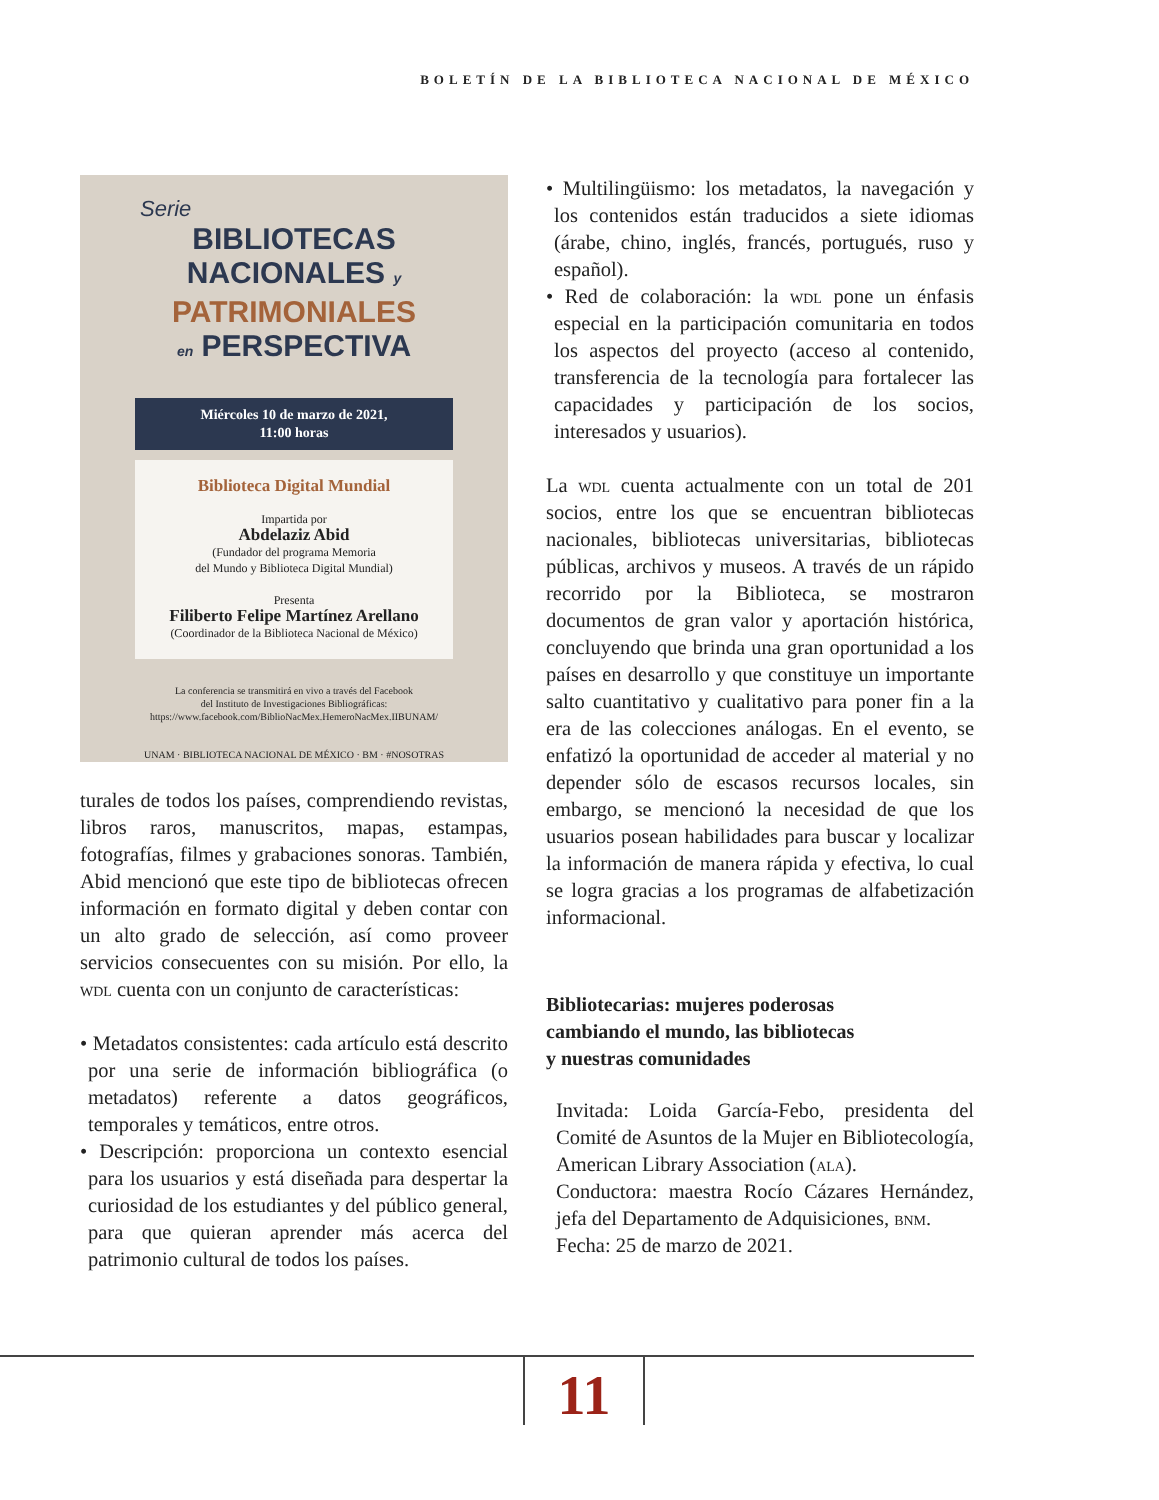BOLETÍN DE LA BIBLIOTECA NACIONAL DE MÉXICO
Serie
BIBLIOTECAS
NACIONALES y
PATRIMONIALES
en PERSPECTIVA
Miércoles 10 de marzo de 2021,
11:00 horas
Biblioteca Digital Mundial
Impartida por
Abdelaziz Abid
(Fundador del programa Memoria
del Mundo y Biblioteca Digital Mundial)
Presenta
Filiberto Felipe Martínez Arellano
(Coordinador de la Biblioteca Nacional de México)
La conferencia se transmitirá en vivo a través del Facebook
del Instituto de Investigaciones Bibliográficas:
https://www.facebook.com/BiblioNacMex.HemeroNacMex.IIBUNAM/
UNAM · BIBLIOTECA NACIONAL DE MÉXICO · BM · #NOSOTRAS
turales de todos los países, comprendiendo revistas, libros raros, manuscritos, mapas, estampas, fotografías, filmes y grabaciones sonoras. También, Abid mencionó que este tipo de bibliotecas ofrecen información en formato digital y deben contar con un alto grado de selección, así como proveer servicios consecuentes con su misión. Por ello, la wdl cuenta con un conjunto de características:
• Metadatos consistentes: cada artículo está descrito por una serie de información bibliográfica (o metadatos) referente a datos geográficos, temporales y temáticos, entre otros.
• Descripción: proporciona un contexto esencial para los usuarios y está diseñada para despertar la curiosidad de los estudiantes y del público general, para que quieran aprender más acerca del patrimonio cultural de todos los países.
• Multilingüismo: los metadatos, la navegación y los contenidos están traducidos a siete idiomas (árabe, chino, inglés, francés, portugués, ruso y español).
• Red de colaboración: la wdl pone un énfasis especial en la participación comunitaria en todos los aspectos del proyecto (acceso al contenido, transferencia de la tecnología para fortalecer las capacidades y participación de los socios, interesados y usuarios).
La wdl cuenta actualmente con un total de 201 socios, entre los que se encuentran bibliotecas nacionales, bibliotecas universitarias, bibliotecas públicas, archivos y museos. A través de un rápido recorrido por la Biblioteca, se mostraron documentos de gran valor y aportación histórica, concluyendo que brinda una gran oportunidad a los países en desarrollo y que constituye un importante salto cuantitativo y cualitativo para poner fin a la era de las colecciones análogas. En el evento, se enfatizó la oportunidad de acceder al material y no depender sólo de escasos recursos locales, sin embargo, se mencionó la necesidad de que los usuarios posean habilidades para buscar y localizar la información de manera rápida y efectiva, lo cual se logra gracias a los programas de alfabetización informacional.
Bibliotecarias: mujeres poderosas
cambiando el mundo, las bibliotecas
y nuestras comunidades
Invitada: Loida García-Febo, presidenta del Comité de Asuntos de la Mujer en Bibliotecología, American Library Association (ala).
Conductora: maestra Rocío Cázares Hernández, jefa del Departamento de Adquisiciones, bnm.
Fecha: 25 de marzo de 2021.
11